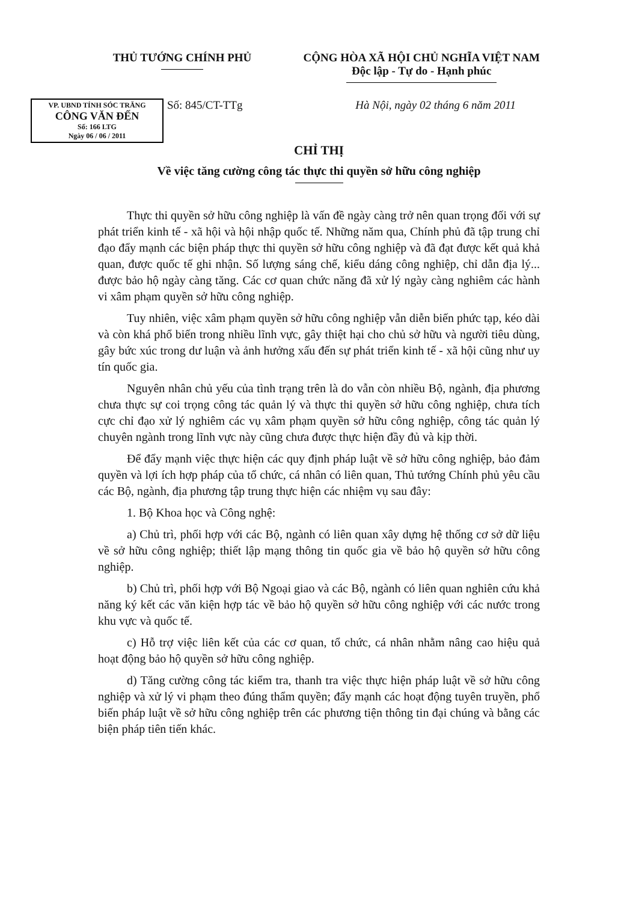THỦ TƯỚNG CHÍNH PHỦ CỘNG HÒA XÃ HỘI CHỦ NGHĨA VIỆT NAM
Độc lập - Tự do - Hạnh phúc
VP. UBND TỈNH SÓC TRĂNG
CÔNG VĂN ĐẾN
Số: 166 LTG
Ngày 06 / 06 / 2011
Số: 845/CT-TTg
Hà Nội, ngày 02 tháng 6 năm 2011
CHỈ THỊ
Về việc tăng cường công tác thực thi quyền sở hữu công nghiệp
Thực thi quyền sở hữu công nghiệp là vấn đề ngày càng trở nên quan trọng đối với sự phát triển kinh tế - xã hội và hội nhập quốc tế. Những năm qua, Chính phủ đã tập trung chỉ đạo đẩy mạnh các biện pháp thực thi quyền sở hữu công nghiệp và đã đạt được kết quả khả quan, được quốc tế ghi nhận. Số lượng sáng chế, kiểu dáng công nghiệp, chỉ dẫn địa lý... được bảo hộ ngày càng tăng. Các cơ quan chức năng đã xử lý ngày càng nghiêm các hành vi xâm phạm quyền sở hữu công nghiệp.
Tuy nhiên, việc xâm phạm quyền sở hữu công nghiệp vẫn diễn biến phức tạp, kéo dài và còn khá phổ biến trong nhiều lĩnh vực, gây thiệt hại cho chủ sở hữu và người tiêu dùng, gây bức xúc trong dư luận và ảnh hưởng xấu đến sự phát triển kinh tế - xã hội cũng như uy tín quốc gia.
Nguyên nhân chủ yếu của tình trạng trên là do vẫn còn nhiều Bộ, ngành, địa phương chưa thực sự coi trọng công tác quản lý và thực thi quyền sở hữu công nghiệp, chưa tích cực chỉ đạo xử lý nghiêm các vụ xâm phạm quyền sở hữu công nghiệp, công tác quản lý chuyên ngành trong lĩnh vực này cũng chưa được thực hiện đầy đủ và kịp thời.
Để đẩy mạnh việc thực hiện các quy định pháp luật về sở hữu công nghiệp, bảo đảm quyền và lợi ích hợp pháp của tổ chức, cá nhân có liên quan, Thủ tướng Chính phủ yêu cầu các Bộ, ngành, địa phương tập trung thực hiện các nhiệm vụ sau đây:
1. Bộ Khoa học và Công nghệ:
a) Chủ trì, phối hợp với các Bộ, ngành có liên quan xây dựng hệ thống cơ sở dữ liệu về sở hữu công nghiệp; thiết lập mạng thông tin quốc gia về bảo hộ quyền sở hữu công nghiệp.
b) Chủ trì, phối hợp với Bộ Ngoại giao và các Bộ, ngành có liên quan nghiên cứu khả năng ký kết các văn kiện hợp tác về bảo hộ quyền sở hữu công nghiệp với các nước trong khu vực và quốc tế.
c) Hỗ trợ việc liên kết của các cơ quan, tổ chức, cá nhân nhằm nâng cao hiệu quả hoạt động bảo hộ quyền sở hữu công nghiệp.
d) Tăng cường công tác kiểm tra, thanh tra việc thực hiện pháp luật về sở hữu công nghiệp và xử lý vi phạm theo đúng thẩm quyền; đẩy mạnh các hoạt động tuyên truyền, phổ biến pháp luật về sở hữu công nghiệp trên các phương tiện thông tin đại chúng và bằng các biện pháp tiên tiến khác.